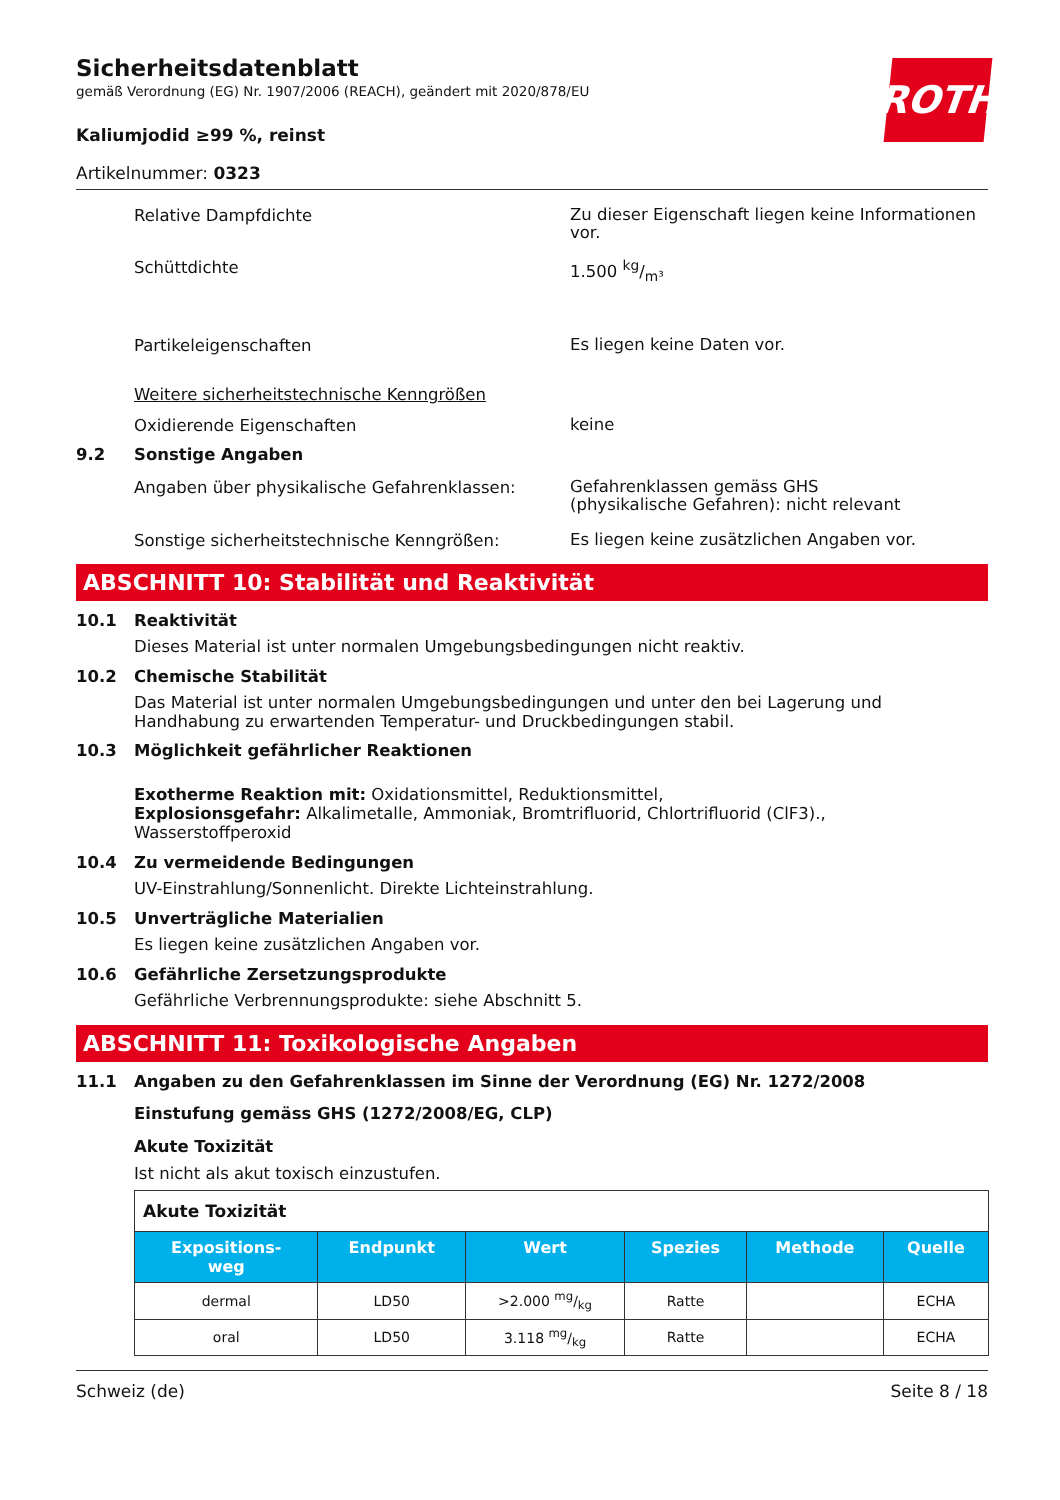ROTH
Sicherheitsdatenblatt
gemäß Verordnung (EG) Nr. 1907/2006 (REACH), geändert mit 2020/878/EU
Kaliumjodid ≥99 %, reinst
Artikelnummer: 0323
Relative Dampfdichte
Zu dieser Eigenschaft liegen keine Informationen vor.
Schüttdichte
1.500 kg/m³
Partikeleigenschaften
Es liegen keine Daten vor.
Weitere sicherheitstechnische Kenngrößen
Oxidierende Eigenschaften
keine
9.2 Sonstige Angaben
Angaben über physikalische Gefahrenklassen:
Gefahrenklassen gemäss GHS
(physikalische Gefahren): nicht relevant
Sonstige sicherheitstechnische Kenngrößen:
Es liegen keine zusätzlichen Angaben vor.
ABSCHNITT 10: Stabilität und Reaktivität
10.1 Reaktivität
Dieses Material ist unter normalen Umgebungsbedingungen nicht reaktiv.
10.2 Chemische Stabilität
Das Material ist unter normalen Umgebungsbedingungen und unter den bei Lagerung und Handhabung zu erwartenden Temperatur- und Druckbedingungen stabil.
10.3 Möglichkeit gefährlicher Reaktionen
Exotherme Reaktion mit: Oxidationsmittel, Reduktionsmittel,
Explosionsgefahr: Alkalimetalle, Ammoniak, Bromtrifluorid, Chlortrifluorid (ClF3)., Wasserstoffperoxid
10.4 Zu vermeidende Bedingungen
UV-Einstrahlung/Sonnenlicht. Direkte Lichteinstrahlung.
10.5 Unverträgliche Materialien
Es liegen keine zusätzlichen Angaben vor.
10.6 Gefährliche Zersetzungsprodukte
Gefährliche Verbrennungsprodukte: siehe Abschnitt 5.
ABSCHNITT 11: Toxikologische Angaben
11.1 Angaben zu den Gefahrenklassen im Sinne der Verordnung (EG) Nr. 1272/2008
Einstufung gemäss GHS (1272/2008/EG, CLP)
Akute Toxizität
Ist nicht als akut toxisch einzustufen.
| Akute Toxizität | | | | | |
| Expositions- weg | Endpunkt | Wert | Spezies | Methode | Quelle |
| dermal | LD50 | >2.000 mg/kg | Ratte | | ECHA |
| oral | LD50 | 3.118 mg/kg | Ratte | | ECHA |
Schweiz (de) Seite 8 / 18